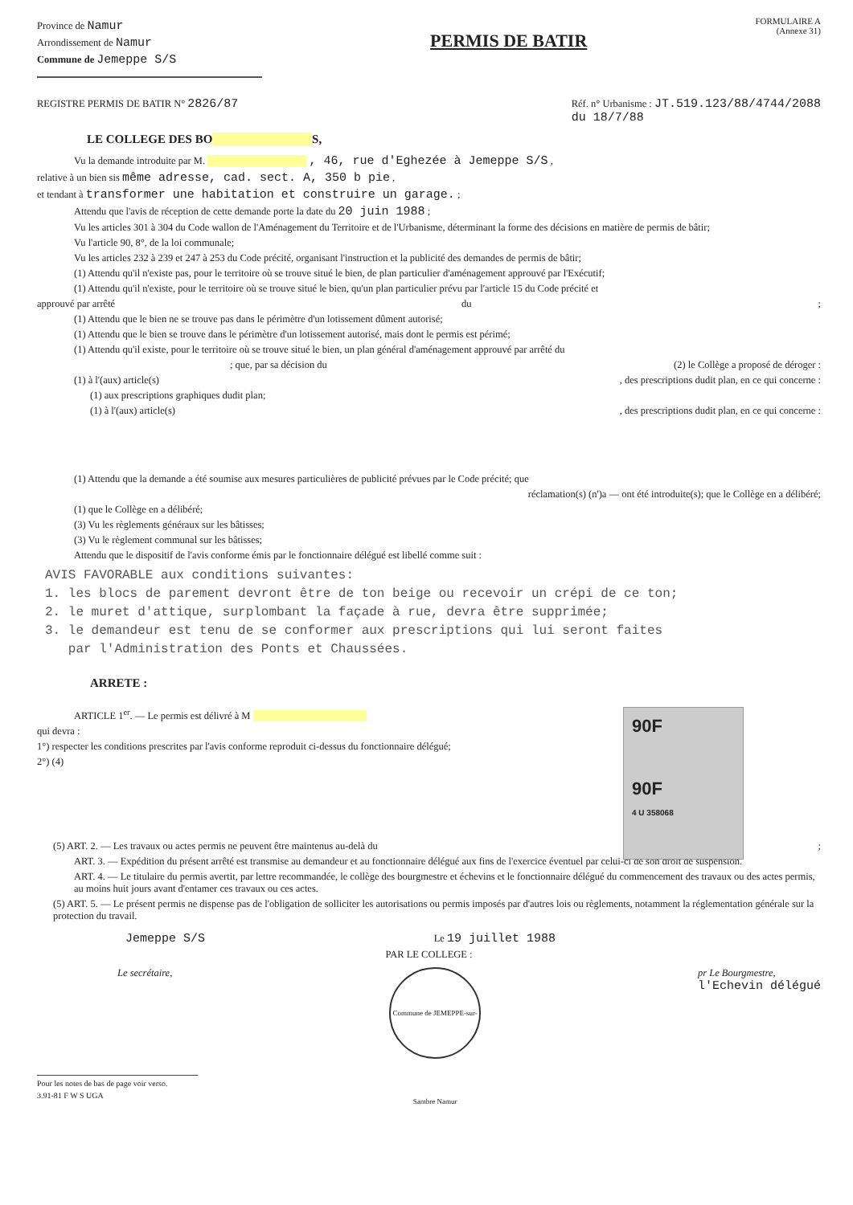Province de Namur
Arrondissement de Namur
Commune de Jemeppe S/S
PERMIS DE BATIR
FORMULAIRE A
(Annexe 31)
REGISTRE PERMIS DE BATIR N° 2826/87 Réf. n° Urbanisme : JT.519.123/88/4744/2088
du 18/7/88
LE COLLEGE DES BO S,
Vu la demande introduite par M. , 46, rue d'Eghezée à Jemeppe S/S ,
relative à un bien sis même adresse, cad. sect. A, 350 b pie ,
et tendant à transformer une habitation et construire un garage. ;
Attendu que l'avis de réception de cette demande porte la date du 20 juin 1988 ;
Vu les articles 301 à 304 du Code wallon de l'Aménagement du Territoire et de l'Urbanisme, déterminant la forme des décisions en matière de permis de bâtir;
Vu l'article 90, 8°, de la loi communale;
Vu les articles 232 à 239 et 247 à 253 du Code précité, organisant l'instruction et la publicité des demandes de permis de bâtir;
(1) Attendu qu'il n'existe pas, pour le territoire où se trouve situé le bien, de plan particulier d'aménagement approuvé par l'Exécutif;
(1) Attendu qu'il n'existe, pour le territoire où se trouve situé le bien, qu'un plan particulier prévu par l'article 15 du Code précité et
approuvé par arrêté du;
(1) Attendu que le bien ne se trouve pas dans le périmètre d'un lotissement dûment autorisé;
(1) Attendu que le bien se trouve dans le périmètre d'un lotissement autorisé, mais dont le permis est périmé;
(1) Attendu qu'il existe, pour le territoire où se trouve situé le bien, un plan général d'aménagement approuvé par arrêté du
; que, par sa décision du (2) le Collège a proposé de déroger :
(1) à l'(aux) article(s), des prescriptions dudit plan, en ce qui concerne :
(1) aux prescriptions graphiques dudit plan;
(1) à l'(aux) article(s), des prescriptions dudit plan, en ce qui concerne :
(1) Attendu que la demande a été soumise aux mesures particulières de publicité prévues par le Code précité; que
réclamation(s) (n')a — ont été introduite(s); que le Collège en a délibéré;
(1) que le Collège en a délibéré;
(3) Vu les règlements généraux sur les bâtisses;
(3) Vu le règlement communal sur les bâtisses;
Attendu que le dispositif de l'avis conforme émis par le fonctionnaire délégué est libellé comme suit :
AVIS FAVORABLE aux conditions suivantes:
1. les blocs de parement devront être de ton beige ou recevoir un crépi de ce ton;
2. le muret d'attique, surplombant la façade à rue, devra être supprimée;
3. le demandeur est tenu de se conformer aux prescriptions qui lui seront faites
par l'Administration des Ponts et Chaussées.
ARRETE :
ARTICLE 1<sup>er</sup>. — Le permis est délivré à M
qui devra :
1°) respecter les conditions prescrites par l'avis conforme reproduit ci-dessus du fonctionnaire délégué;
2°) (4)
90F
90F
4 U 358068
(5) ART. 2. — Les travaux ou actes permis ne peuvent être maintenus au-delà du;
ART. 3. — Expédition du présent arrêté est transmise au demandeur et au fonctionnaire délégué aux fins de l'exercice éventuel par celui-ci de son droit de suspension.
ART. 4. — Le titulaire du permis avertit, par lettre recommandée, le collège des bourgmestre et échevins et le fonctionnaire délégué du commencement des travaux ou des actes permis, au moins huit jours avant d'entamer ces travaux ou ces actes.
(5) ART. 5. — Le présent permis ne dispense pas de l'obligation de solliciter les autorisations ou permis imposés par d'autres lois ou règlements, notamment la réglementation générale sur la protection du travail.
Jemeppe S/S Le 19 juillet 1988
PAR LE COLLEGE :
Le secrétaire,
Commune de JEMEPPE-sur-Sambre Namur
pr Le Bourgmestre,
l'Echevin délégué
Pour les notes de bas de page voir verso.
3.91-81 F W S UGA